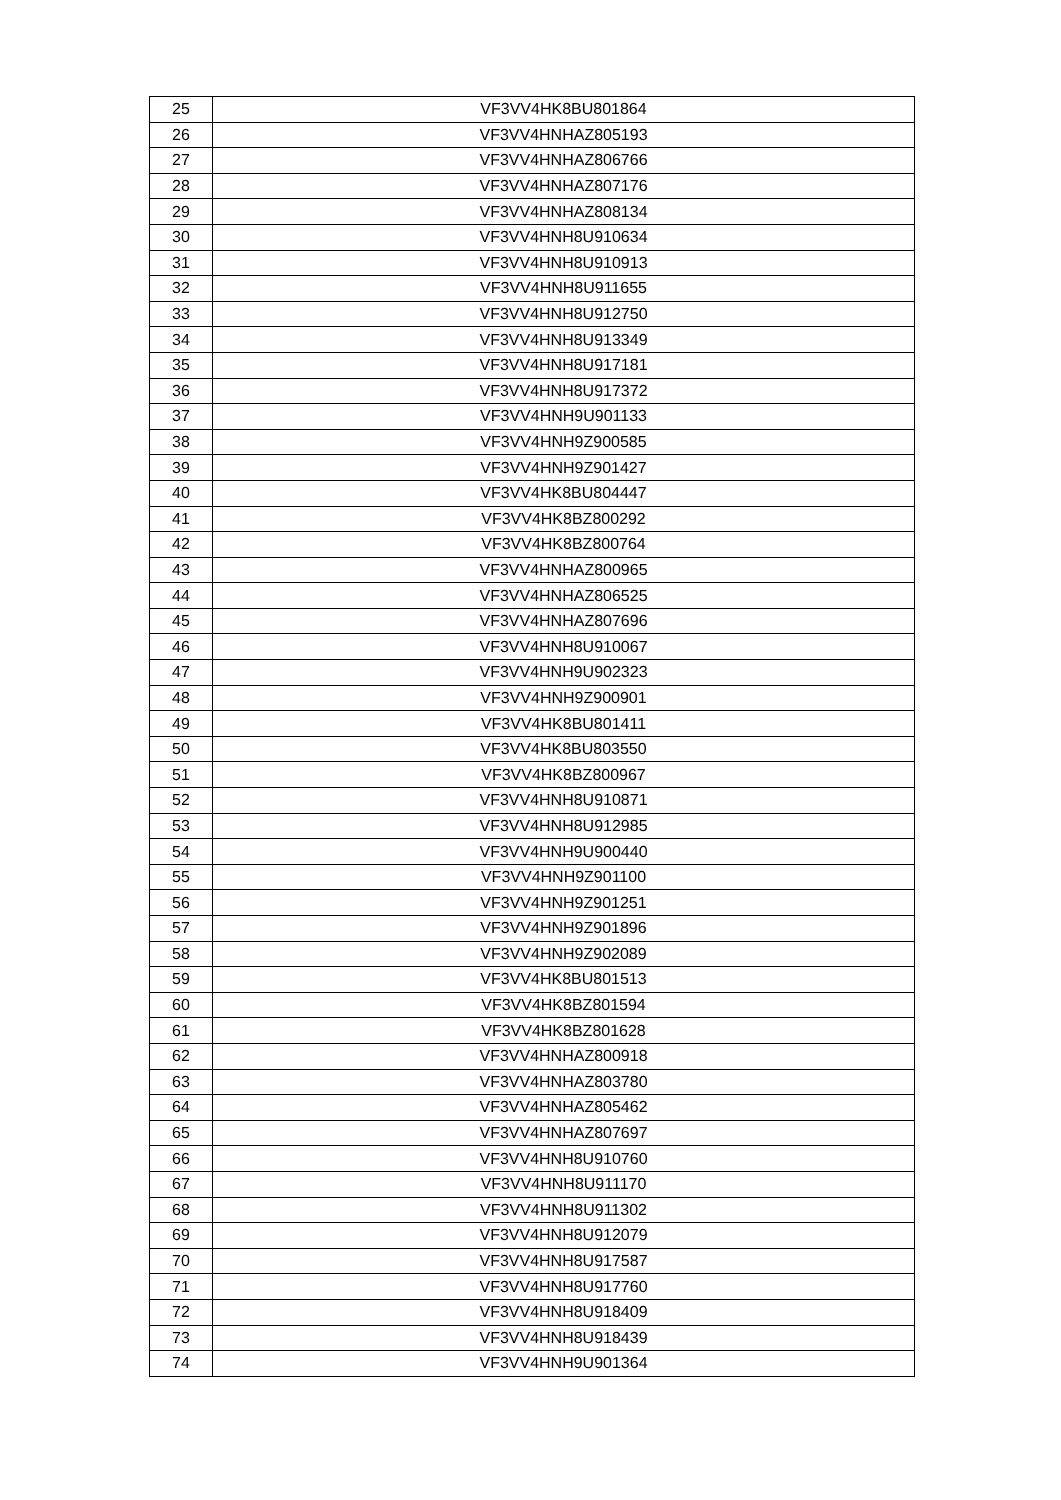| 25 | VF3VV4HK8BU801864 |
| 26 | VF3VV4HNHAZ805193 |
| 27 | VF3VV4HNHAZ806766 |
| 28 | VF3VV4HNHAZ807176 |
| 29 | VF3VV4HNHAZ808134 |
| 30 | VF3VV4HNH8U910634 |
| 31 | VF3VV4HNH8U910913 |
| 32 | VF3VV4HNH8U911655 |
| 33 | VF3VV4HNH8U912750 |
| 34 | VF3VV4HNH8U913349 |
| 35 | VF3VV4HNH8U917181 |
| 36 | VF3VV4HNH8U917372 |
| 37 | VF3VV4HNH9U901133 |
| 38 | VF3VV4HNH9Z900585 |
| 39 | VF3VV4HNH9Z901427 |
| 40 | VF3VV4HK8BU804447 |
| 41 | VF3VV4HK8BZ800292 |
| 42 | VF3VV4HK8BZ800764 |
| 43 | VF3VV4HNHAZ800965 |
| 44 | VF3VV4HNHAZ806525 |
| 45 | VF3VV4HNHAZ807696 |
| 46 | VF3VV4HNH8U910067 |
| 47 | VF3VV4HNH9U902323 |
| 48 | VF3VV4HNH9Z900901 |
| 49 | VF3VV4HK8BU801411 |
| 50 | VF3VV4HK8BU803550 |
| 51 | VF3VV4HK8BZ800967 |
| 52 | VF3VV4HNH8U910871 |
| 53 | VF3VV4HNH8U912985 |
| 54 | VF3VV4HNH9U900440 |
| 55 | VF3VV4HNH9Z901100 |
| 56 | VF3VV4HNH9Z901251 |
| 57 | VF3VV4HNH9Z901896 |
| 58 | VF3VV4HNH9Z902089 |
| 59 | VF3VV4HK8BU801513 |
| 60 | VF3VV4HK8BZ801594 |
| 61 | VF3VV4HK8BZ801628 |
| 62 | VF3VV4HNHAZ800918 |
| 63 | VF3VV4HNHAZ803780 |
| 64 | VF3VV4HNHAZ805462 |
| 65 | VF3VV4HNHAZ807697 |
| 66 | VF3VV4HNH8U910760 |
| 67 | VF3VV4HNH8U911170 |
| 68 | VF3VV4HNH8U911302 |
| 69 | VF3VV4HNH8U912079 |
| 70 | VF3VV4HNH8U917587 |
| 71 | VF3VV4HNH8U917760 |
| 72 | VF3VV4HNH8U918409 |
| 73 | VF3VV4HNH8U918439 |
| 74 | VF3VV4HNH9U901364 |